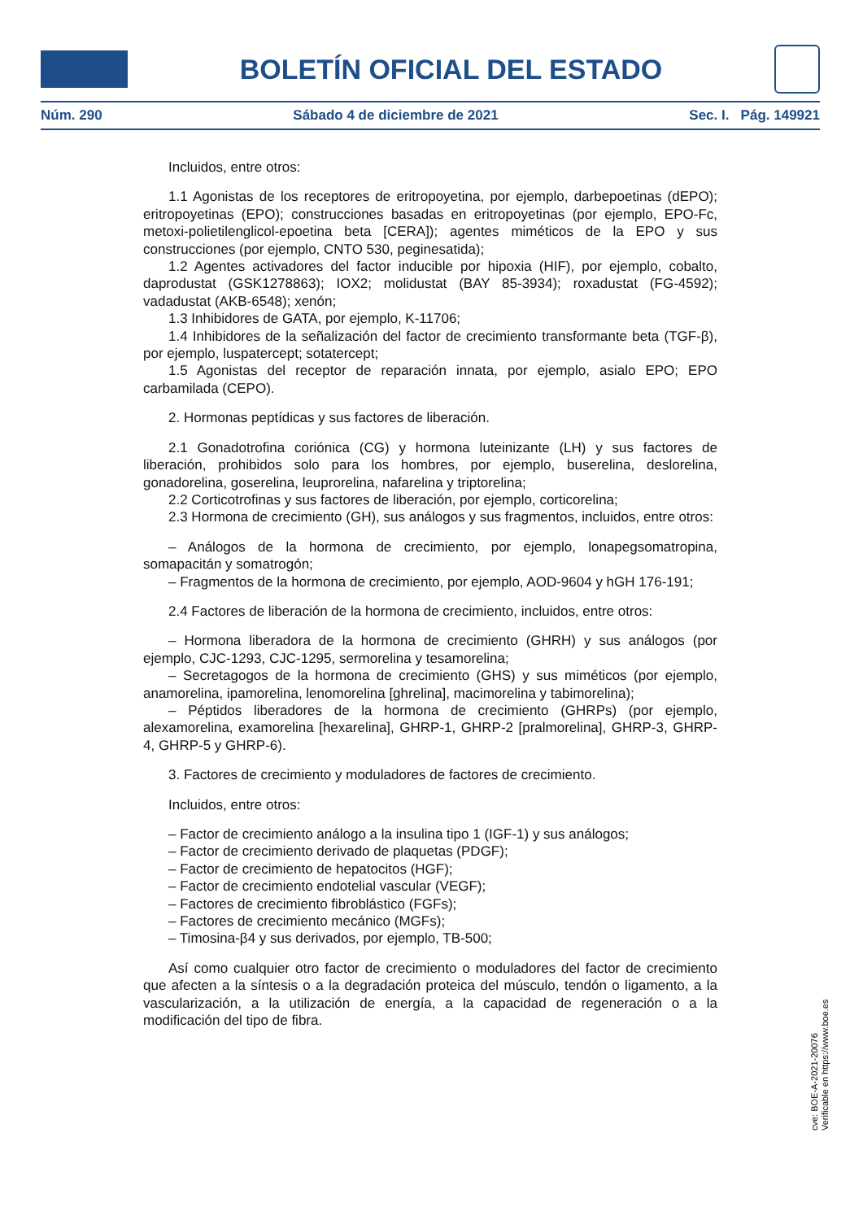BOLETÍN OFICIAL DEL ESTADO
Núm. 290 Sábado 4 de diciembre de 2021 Sec. I. Pág. 149921
Incluidos, entre otros:
1.1 Agonistas de los receptores de eritropoyetina, por ejemplo, darbepoetinas (dEPO); eritropoyetinas (EPO); construcciones basadas en eritropoyetinas (por ejemplo, EPO-Fc, metoxi-polietilenglicol-epoetina beta [CERA]); agentes miméticos de la EPO y sus construcciones (por ejemplo, CNTO 530, peginesatida);
1.2 Agentes activadores del factor inducible por hipoxia (HIF), por ejemplo, cobalto, daprodustat (GSK1278863); IOX2; molidustat (BAY 85-3934); roxadustat (FG-4592); vadadustat (AKB-6548); xenón;
1.3 Inhibidores de GATA, por ejemplo, K-11706;
1.4 Inhibidores de la señalización del factor de crecimiento transformante beta (TGF-β), por ejemplo, luspatercept; sotatercept;
1.5 Agonistas del receptor de reparación innata, por ejemplo, asialo EPO; EPO carbamilada (CEPO).
2. Hormonas peptídicas y sus factores de liberación.
2.1 Gonadotrofina coriónica (CG) y hormona luteinizante (LH) y sus factores de liberación, prohibidos solo para los hombres, por ejemplo, buserelina, deslorelina, gonadorelina, goserelina, leuprorelina, nafarelina y triptorelina;
2.2 Corticotrofinas y sus factores de liberación, por ejemplo, corticorelina;
2.3 Hormona de crecimiento (GH), sus análogos y sus fragmentos, incluidos, entre otros:
– Análogos de la hormona de crecimiento, por ejemplo, lonapegsomatropina, somapacitán y somatrogón;
– Fragmentos de la hormona de crecimiento, por ejemplo, AOD-9604 y hGH 176-191;
2.4 Factores de liberación de la hormona de crecimiento, incluidos, entre otros:
– Hormona liberadora de la hormona de crecimiento (GHRH) y sus análogos (por ejemplo, CJC-1293, CJC-1295, sermorelina y tesamorelina;
– Secretagogos de la hormona de crecimiento (GHS) y sus miméticos (por ejemplo, anamorelina, ipamorelina, lenomorelina [ghrelina], macimorelina y tabimorelina);
– Péptidos liberadores de la hormona de crecimiento (GHRPs) (por ejemplo, alexamorelina, examorelina [hexarelina], GHRP-1, GHRP-2 [pralmorelina], GHRP-3, GHRP-4, GHRP-5 y GHRP-6).
3. Factores de crecimiento y moduladores de factores de crecimiento.
Incluidos, entre otros:
– Factor de crecimiento análogo a la insulina tipo 1 (IGF-1) y sus análogos;
– Factor de crecimiento derivado de plaquetas (PDGF);
– Factor de crecimiento de hepatocitos (HGF);
– Factor de crecimiento endotelial vascular (VEGF);
– Factores de crecimiento fibroblástico (FGFs);
– Factores de crecimiento mecánico (MGFs);
– Timosina-β4 y sus derivados, por ejemplo, TB-500;
Así como cualquier otro factor de crecimiento o moduladores del factor de crecimiento que afecten a la síntesis o a la degradación proteica del músculo, tendón o ligamento, a la vascularización, a la utilización de energía, a la capacidad de regeneración o a la modificación del tipo de fibra.
cve: BOE-A-2021-20076
Verificable en https://www.boe.es